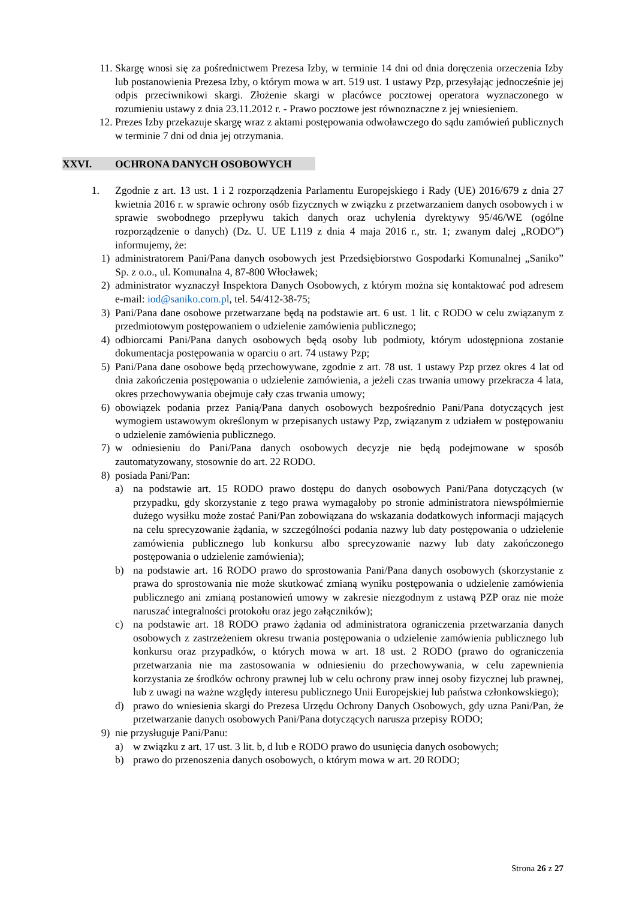11. Skargę wnosi się za pośrednictwem Prezesa Izby, w terminie 14 dni od dnia doręczenia orzeczenia Izby lub postanowienia Prezesa Izby, o którym mowa w art. 519 ust. 1 ustawy Pzp, przesyłając jednocześnie jej odpis przeciwnikowi skargi. Złożenie skargi w placówce pocztowej operatora wyznaczonego w rozumieniu ustawy z dnia 23.11.2012 r. - Prawo pocztowe jest równoznaczne z jej wniesieniem.
12. Prezes Izby przekazuje skargę wraz z aktami postępowania odwoławczego do sądu zamówień publicznych w terminie 7 dni od dnia jej otrzymania.
XXVI. OCHRONA DANYCH OSOBOWYCH
1. Zgodnie z art. 13 ust. 1 i 2 rozporządzenia Parlamentu Europejskiego i Rady (UE) 2016/679 z dnia 27 kwietnia 2016 r. w sprawie ochrony osób fizycznych w związku z przetwarzaniem danych osobowych i w sprawie swobodnego przepływu takich danych oraz uchylenia dyrektywy 95/46/WE (ogólne rozporządzenie o danych) (Dz. U. UE L119 z dnia 4 maja 2016 r., str. 1; zwanym dalej „RODO”) informujemy, że:
1) administratorem Pani/Pana danych osobowych jest Przedsiębiorstwo Gospodarki Komunalnej „Saniko” Sp. z o.o., ul. Komunalna 4, 87-800 Włocławek;
2) administrator wyznaczył Inspektora Danych Osobowych, z którym można się kontaktować pod adresem e-mail: iod@saniko.com.pl, tel. 54/412-38-75;
3) Pani/Pana dane osobowe przetwarzane będą na podstawie art. 6 ust. 1 lit. c RODO w celu związanym z przedmiotowym postępowaniem o udzielenie zamówienia publicznego;
4) odbiorcami Pani/Pana danych osobowych będą osoby lub podmioty, którym udostępniona zostanie dokumentacja postępowania w oparciu o art. 74 ustawy Pzp;
5) Pani/Pana dane osobowe będą przechowywane, zgodnie z art. 78 ust. 1 ustawy Pzp przez okres 4 lat od dnia zakończenia postępowania o udzielenie zamówienia, a jeżeli czas trwania umowy przekracza 4 lata, okres przechowywania obejmuje cały czas trwania umowy;
6) obowiązek podania przez Panią/Pana danych osobowych bezpośrednio Pani/Pana dotyczących jest wymogiem ustawowym określonym w przepisanych ustawy Pzp, związanym z udziałem w postępowaniu o udzielenie zamówienia publicznego.
7) w odniesieniu do Pani/Pana danych osobowych decyzje nie będą podejmowane w sposób zautomatyzowany, stosownie do art. 22 RODO.
8) posiada Pani/Pan:
a) na podstawie art. 15 RODO prawo dostępu do danych osobowych Pani/Pana dotyczących (w przypadku, gdy skorzystanie z tego prawa wymagałoby po stronie administratora niewspółmiernie dużego wysiłku może zostać Pani/Pan zobowiązana do wskazania dodatkowych informacji mających na celu sprecyzowanie żądania, w szczególności podania nazwy lub daty postępowania o udzielenie zamówienia publicznego lub konkursu albo sprecyzowanie nazwy lub daty zakończonego postępowania o udzielenie zamówienia);
b) na podstawie art. 16 RODO prawo do sprostowania Pani/Pana danych osobowych (skorzystanie z prawa do sprostowania nie może skutkować zmianą wyniku postępowania o udzielenie zamówienia publicznego ani zmianą postanowień umowy w zakresie niezgodnym z ustawą PZP oraz nie może naruszać integralności protokołu oraz jego załączników);
c) na podstawie art. 18 RODO prawo żądania od administratora ograniczenia przetwarzania danych osobowych z zastrzeżeniem okresu trwania postępowania o udzielenie zamówienia publicznego lub konkursu oraz przypadków, o których mowa w art. 18 ust. 2 RODO (prawo do ograniczenia przetwarzania nie ma zastosowania w odniesieniu do przechowywania, w celu zapewnienia korzystania ze środków ochrony prawnej lub w celu ochrony praw innej osoby fizycznej lub prawnej, lub z uwagi na ważne względy interesu publicznego Unii Europejskiej lub państwa członkowskiego);
d) prawo do wniesienia skargi do Prezesa Urzędu Ochrony Danych Osobowych, gdy uzna Pani/Pan, że przetwarzanie danych osobowych Pani/Pana dotyczących narusza przepisy RODO;
9) nie przysługuje Pani/Panu:
a) w związku z art. 17 ust. 3 lit. b, d lub e RODO prawo do usunięcia danych osobowych;
b) prawo do przenoszenia danych osobowych, o którym mowa w art. 20 RODO;
Strona 26 z 27